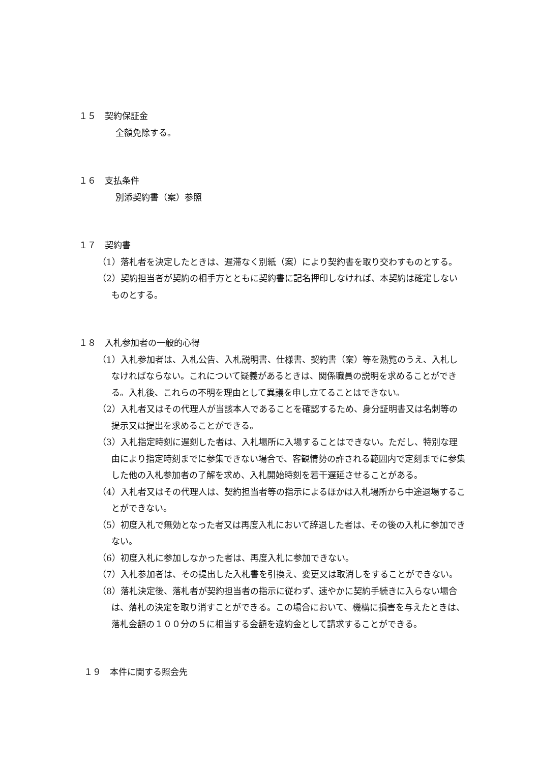１５　契約保証金
全額免除する。
１６　支払条件
別添契約書（案）参照
１７　契約書
（1）落札者を決定したときは、遅滞なく別紙（案）により契約書を取り交わすものとする。
（2）契約担当者が契約の相手方とともに契約書に記名押印しなければ、本契約は確定しないものとする。
１８　入札参加者の一般的心得
（1）入札参加者は、入札公告、入札説明書、仕様書、契約書（案）等を熟覧のうえ、入札しなければならない。これについて疑義があるときは、関係職員の説明を求めることができる。入札後、これらの不明を理由として異議を申し立てることはできない。
（2）入札者又はその代理人が当該本人であることを確認するため、身分証明書又は名刺等の提示又は提出を求めることができる。
（3）入札指定時刻に遅刻した者は、入札場所に入場することはできない。ただし、特別な理由により指定時刻までに参集できない場合で、客観情勢の許される範囲内で定刻までに参集した他の入札参加者の了解を求め、入札開始時刻を若干遅延させることがある。
（4）入札者又はその代理人は、契約担当者等の指示によるほかは入札場所から中途退場することができない。
（5）初度入札で無効となった者又は再度入札において辞退した者は、その後の入札に参加できない。
（6）初度入札に参加しなかった者は、再度入札に参加できない。
（7）入札参加者は、その提出した入札書を引換え、変更又は取消しをすることができない。
（8）落札決定後、落札者が契約担当者の指示に従わず、速やかに契約手続きに入らない場合は、落札の決定を取り消すことができる。この場合において、機構に損害を与えたときは、落札金額の１００分の５に相当する金額を違約金として請求することができる。
１９　本件に関する照会先